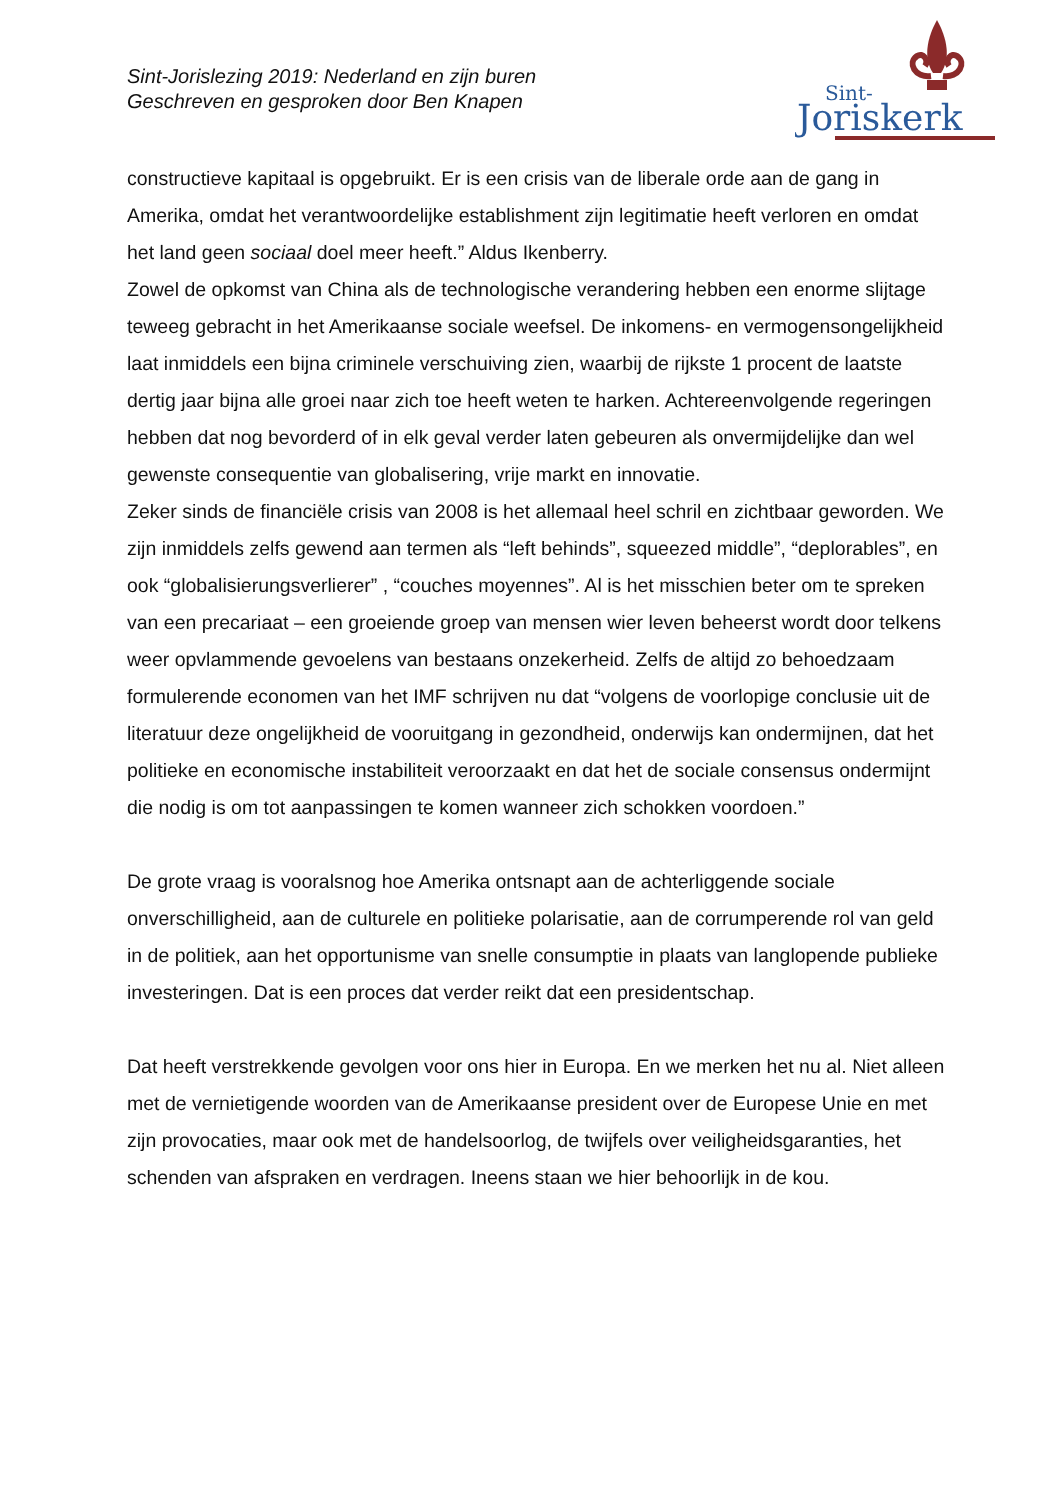Sint-Jorislezing 2019: Nederland en zijn buren
Geschreven en gesproken door Ben Knapen
Sint-
Joriskerk
constructieve kapitaal is opgebruikt. Er is een crisis van de liberale orde aan de gang in Amerika, omdat het verantwoordelijke establishment zijn legitimatie heeft verloren en omdat het land geen sociaal doel meer heeft.” Aldus Ikenberry.
Zowel de opkomst van China als de technologische verandering hebben een enorme slijtage teweeg gebracht in het Amerikaanse sociale weefsel. De inkomens- en vermogensongelijkheid laat inmiddels een bijna criminele verschuiving zien, waarbij de rijkste 1 procent de laatste dertig jaar bijna alle groei naar zich toe heeft weten te harken. Achtereenvolgende regeringen hebben dat nog bevorderd of in elk geval verder laten gebeuren als onvermijdelijke dan wel gewenste consequentie van globalisering, vrije markt en innovatie.
Zeker sinds de financiële crisis van 2008 is het allemaal heel schril en zichtbaar geworden. We zijn inmiddels zelfs gewend aan termen als “left behinds”, squeezed middle”, “deplorables”, en ook “globalisierungsverlierer” , “couches moyennes”. Al is het misschien beter om te spreken van een precariaat – een groeiende groep van mensen wier leven beheerst wordt door telkens weer opvlammende gevoelens van bestaans onzekerheid. Zelfs de altijd zo behoedzaam formulerende economen van het IMF schrijven nu dat “volgens de voorlopige conclusie uit de literatuur deze ongelijkheid de vooruitgang in gezondheid, onderwijs kan ondermijnen, dat het politieke en economische instabiliteit veroorzaakt en dat het de sociale consensus ondermijnt die nodig is om tot aanpassingen te komen wanneer zich schokken voordoen.”
De grote vraag is vooralsnog hoe Amerika ontsnapt aan de achterliggende sociale onverschilligheid, aan de culturele en politieke polarisatie, aan de corrumperende rol van geld in de politiek, aan het opportunisme van snelle consumptie in plaats van langlopende publieke investeringen. Dat is een proces dat verder reikt dat een presidentschap.
Dat heeft verstrekkende gevolgen voor ons hier in Europa. En we merken het nu al. Niet alleen met de vernietigende woorden van de Amerikaanse president over de Europese Unie en met zijn provocaties, maar ook met de handelsoorlog, de twijfels over veiligheidsgaranties, het schenden van afspraken en verdragen. Ineens staan we hier behoorlijk in de kou.